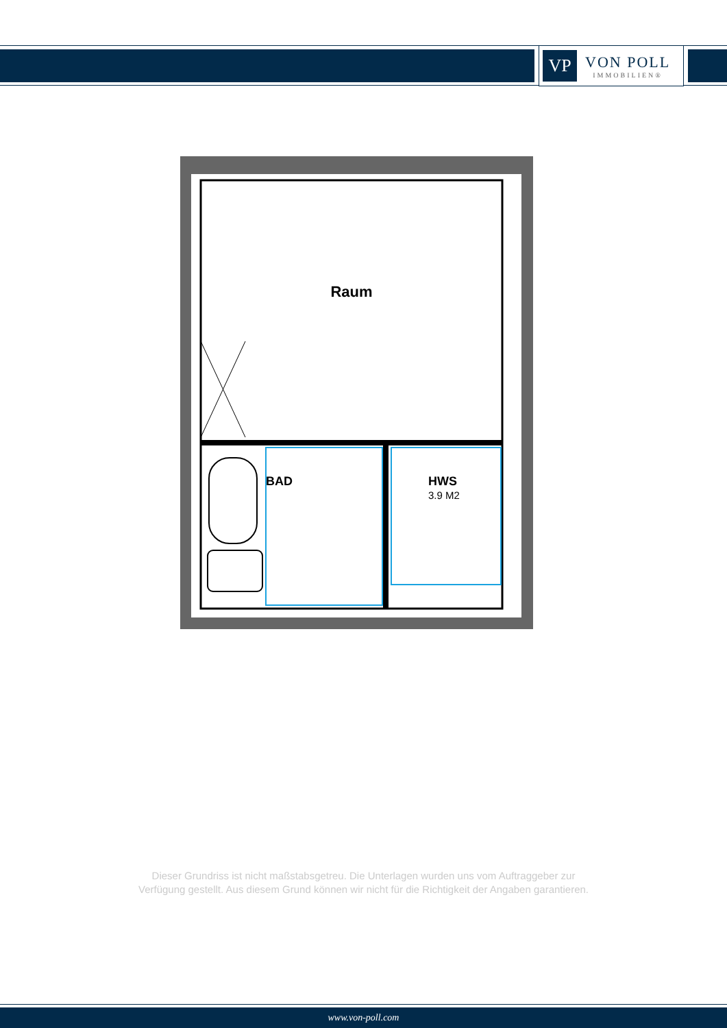VP
VON POLL
IMMOBILIEN®
Raum
BAD
HWS
3.9 M2
Dieser Grundriss ist nicht maßstabsgetreu. Die Unterlagen wurden uns vom Auftraggeber zur Verfügung gestellt. Aus diesem Grund können wir nicht für die Richtigkeit der Angaben garantieren.
www.von-poll.com